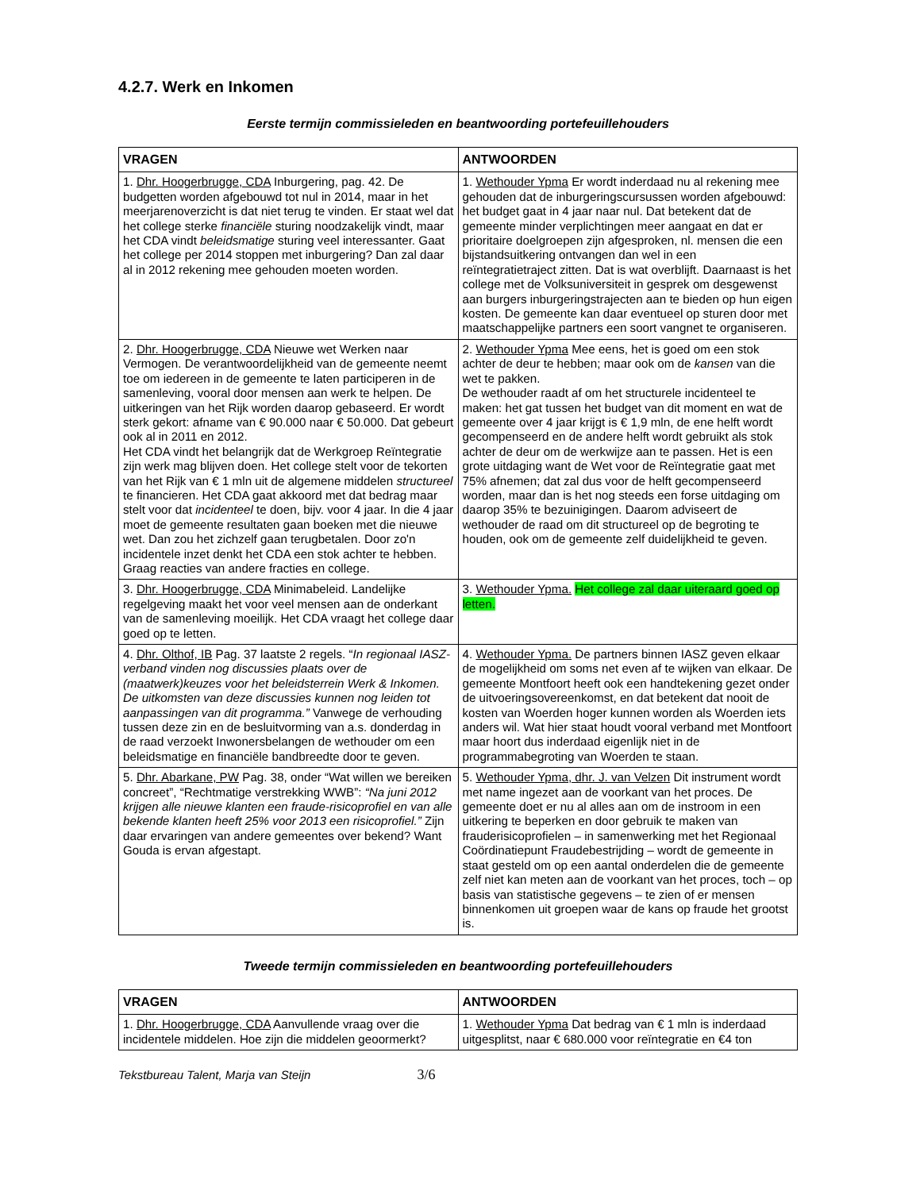4.2.7. Werk en Inkomen
Eerste termijn commissieleden en beantwoording portefeuillehouders
| VRAGEN | ANTWOORDEN |
| --- | --- |
| 1. Dhr. Hoogerbrugge, CDA Inburgering, pag. 42. De budgetten worden afgebouwd tot nul in 2014, maar in het meerjarenoverzicht is dat niet terug te vinden. Er staat wel dat het college sterke financiële sturing noodzakelijk vindt, maar het CDA vindt beleidsmatige sturing veel interessanter. Gaat het college per 2014 stoppen met inburgering? Dan zal daar al in 2012 rekening mee gehouden moeten worden. | 1. Wethouder Ypma Er wordt inderdaad nu al rekening mee gehouden dat de inburgeringscursussen worden afgebouwd: het budget gaat in 4 jaar naar nul. Dat betekent dat de gemeente minder verplichtingen meer aangaat en dat er prioritaire doelgroepen zijn afgesproken, nl. mensen die een bijstandsuitkering ontvangen dan wel in een reïntegratietraject zitten. Dat is wat overblijft. Daarnaast is het college met de Volksuniversiteit in gesprek om desgewenst aan burgers inburgeringstrajecten aan te bieden op hun eigen kosten. De gemeente kan daar eventueel op sturen door met maatschappelijke partners een soort vangnet te organiseren. |
| 2. Dhr. Hoogerbrugge, CDA Nieuwe wet Werken naar Vermogen. De verantwoordelijkheid van de gemeente neemt toe om iedereen in de gemeente te laten participeren in de samenleving, vooral door mensen aan werk te helpen. De uitkeringen van het Rijk worden daarop gebaseerd. Er wordt sterk gekort: afname van € 90.000 naar € 50.000. Dat gebeurt ook al in 2011 en 2012. Het CDA vindt het belangrijk dat de Werkgroep Reïntegratie zijn werk mag blijven doen. Het college stelt voor de tekorten van het Rijk van € 1 mln uit de algemene middelen structureel te financieren. Het CDA gaat akkoord met dat bedrag maar stelt voor dat incidenteel te doen, bijv. voor 4 jaar. In die 4 jaar moet de gemeente resultaten gaan boeken met die nieuwe wet. Dan zou het zichzelf gaan terugbetalen. Door zo'n incidentele inzet denkt het CDA een stok achter te hebben. Graag reacties van andere fracties en college. | 2. Wethouder Ypma Mee eens, het is goed om een stok achter de deur te hebben; maar ook om de kansen van die wet te pakken. De wethouder raadt af om het structurele incidenteel te maken: het gat tussen het budget van dit moment en wat de gemeente over 4 jaar krijgt is € 1,9 mln, de ene helft wordt gecompenseerd en de andere helft wordt gebruikt als stok achter de deur om de werkwijze aan te passen. Het is een grote uitdaging want de Wet voor de Reïntegratie gaat met 75% afnemen; dat zal dus voor de helft gecompenseerd worden, maar dan is het nog steeds een forse uitdaging om daarop 35% te bezuinigingen. Daarom adviseert de wethouder de raad om dit structureel op de begroting te houden, ook om de gemeente zelf duidelijkheid te geven. |
| 3. Dhr. Hoogerbrugge, CDA Minimabeleid. Landelijke regelgeving maakt het voor veel mensen aan de onderkant van de samenleving moeilijk. Het CDA vraagt het college daar goed op te letten. | 3. Wethouder Ypma. Het college zal daar uiteraard goed op letten. |
| 4. Dhr. Olthof, IB Pag. 37 laatste 2 regels. “ In regionaal IASZ-verband vinden nog discussies plaats over de (maatwerk)keuzes voor het beleidsterrein Werk & Inkomen. De uitkomsten van deze discussies kunnen nog leiden tot aanpassingen van dit programma.” Vanwege de verhouding tussen deze zin en de besluitvorming van a.s. donderdag in de raad verzoekt Inwonersbelangen de wethouder om een beleidsmatige en financiële bandbreedte door te geven. | 4. Wethouder Ypma. De partners binnen IASZ geven elkaar de mogelijkheid om soms net even af te wijken van elkaar. De gemeente Montfoort heeft ook een handtekening gezet onder de uitvoeringsovereenkomst, en dat betekent dat nooit de kosten van Woerden hoger kunnen worden als Woerden iets anders wil. Wat hier staat houdt vooral verband met Montfoort maar hoort dus inderdaad eigenlijk niet in de programmabegroting van Woerden te staan. |
| 5. Dhr. Abarkane, PW Pag. 38, onder “Wat willen we bereiken concreet”, “Rechtmatige verstrekking WWB”: “Na juni 2012 krijgen alle nieuwe klanten een fraude-risicoprofiel en van alle bekende klanten heeft 25% voor 2013 een risicoprofiel.” Zijn daar ervaringen van andere gemeentes over bekend? Want Gouda is ervan afgestapt. | 5. Wethouder Ypma, dhr. J. van Velzen Dit instrument wordt met name ingezet aan de voorkant van het proces. De gemeente doet er nu al alles aan om de instroom in een uitkering te beperken en door gebruik te maken van frauderisicoprofielen – in samenwerking met het Regionaal Coördinatiepunt Fraudebestrijding – wordt de gemeente in staat gesteld om op een aantal onderdelen die de gemeente zelf niet kan meten aan de voorkant van het proces, toch – op basis van statistische gegevens – te zien of er mensen binnenkomen uit groepen waar de kans op fraude het grootst is. |
Tweede termijn commissieleden en beantwoording portefeuillehouders
| VRAGEN | ANTWOORDEN |
| --- | --- |
| 1. Dhr. Hoogerbrugge, CDA Aanvullende vraag over die incidentele middelen. Hoe zijn die middelen geoormerkt? | 1. Wethouder Ypma Dat bedrag van € 1 mln is inderdaad uitgesplitst, naar € 680.000 voor reïntegratie en €4 ton |
Tekstbureau Talent, Marja van Steijn 3/6